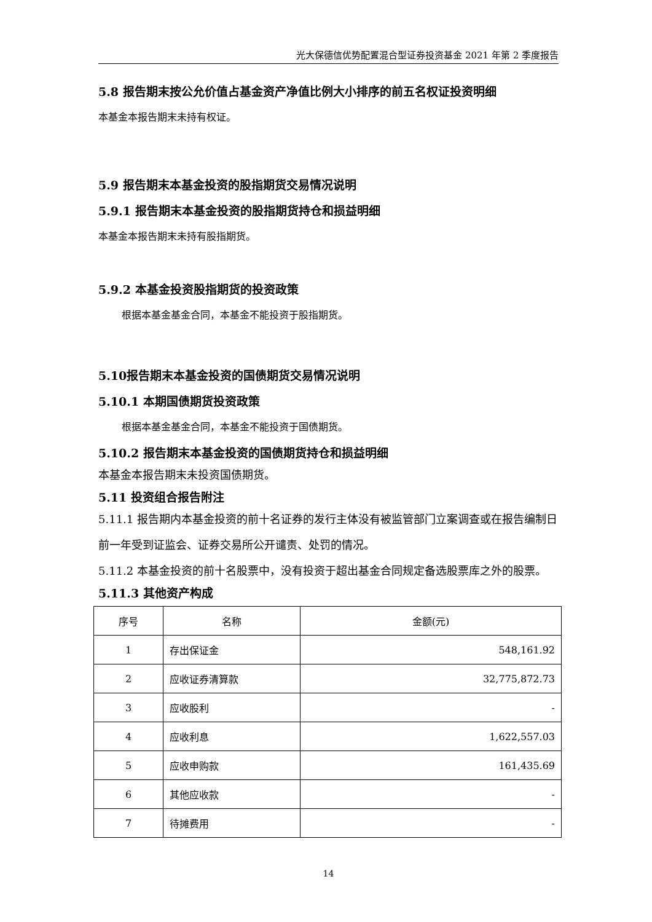光大保德信优势配置混合型证券投资基金 2021 年第 2 季度报告
5.8 报告期末按公允价值占基金资产净值比例大小排序的前五名权证投资明细
本基金本报告期末未持有权证。
5.9 报告期末本基金投资的股指期货交易情况说明
5.9.1 报告期末本基金投资的股指期货持仓和损益明细
本基金本报告期末未持有股指期货。
5.9.2 本基金投资股指期货的投资政策
根据本基金基金合同，本基金不能投资于股指期货。
5.10报告期末本基金投资的国债期货交易情况说明
5.10.1 本期国债期货投资政策
根据本基金基金合同，本基金不能投资于国债期货。
5.10.2 报告期末本基金投资的国债期货持仓和损益明细
本基金本报告期末未投资国债期货。
5.11 投资组合报告附注
5.11.1 报告期内本基金投资的前十名证券的发行主体没有被监管部门立案调查或在报告编制日前一年受到证监会、证券交易所公开谴责、处罚的情况。
5.11.2 本基金投资的前十名股票中，没有投资于超出基金合同规定备选股票库之外的股票。
5.11.3 其他资产构成
| 序号 | 名称 | 金额(元) |
| --- | --- | --- |
| 1 | 存出保证金 | 548,161.92 |
| 2 | 应收证券清算款 | 32,775,872.73 |
| 3 | 应收股利 | - |
| 4 | 应收利息 | 1,622,557.03 |
| 5 | 应收申购款 | 161,435.69 |
| 6 | 其他应收款 | - |
| 7 | 待摊费用 | - |
14